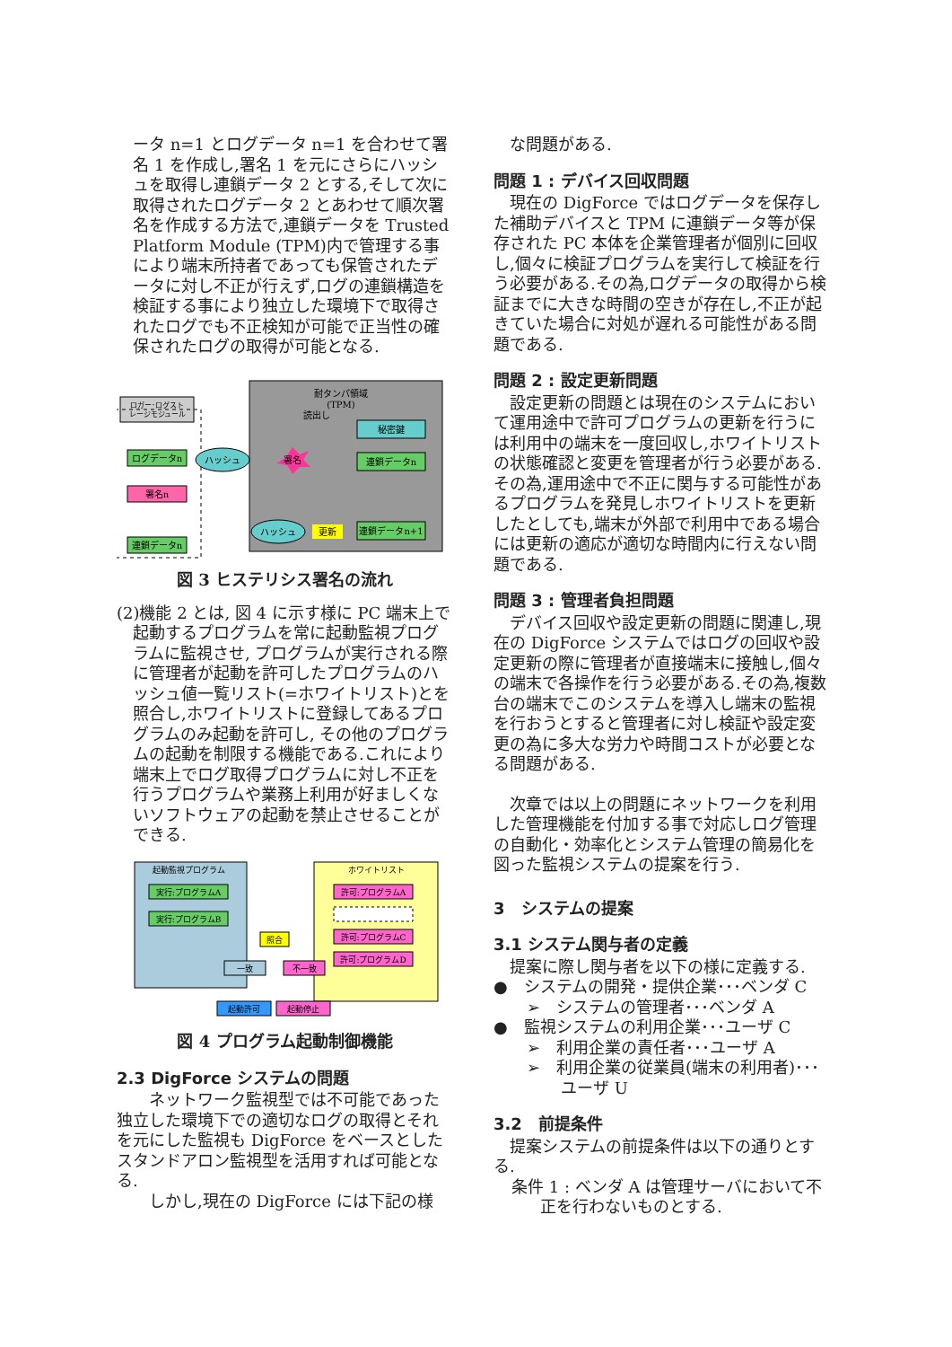ータ n=1 とログデータ n=1 を合わせて署名 1 を作成し,署名 1 を元にさらにハッシュを取得し連鎖データ 2 とする,そして次に取得されたログデータ 2 とあわせて順次署名を作成する方法で,連鎖データを Trusted Platform Module (TPM)内で管理する事により端末所持者であっても保管されたデータに対し不正が行えず,ログの連鎖構造を検証する事により独立した環境下で取得されたログでも不正検知が可能で正当性の確保されたログの取得が可能となる.
耐タンパ領域
(TPM)
読出し
秘密鍵
ロガー･ログスト
レージモジュール
ログデータn
ハッシュ
署名
署名n
連鎖データn
ハッシュ
更新
連鎖データn+1
連鎖データn
図 3 ヒステリシス署名の流れ
(2)機能 2 とは, 図 4 に示す様に PC 端末上で起動するプログラムを常に起動監視プログラムに監視させ, プログラムが実行される際に管理者が起動を許可したプログラムのハッシュ値一覧リスト(=ホワイトリスト)とを照合し,ホワイトリストに登録してあるプログラムのみ起動を許可し, その他のプログラムの起動を制限する機能である.これにより端末上でログ取得プログラムに対し不正を行うプログラムや業務上利用が好ましくないソフトウェアの起動を禁止させることができる.
起動監視プログラム
実行:プログラムA
実行:プログラムB
ホワイトリスト
許可:プログラムA
許可:プログラムC
許可:プログラムD
照合
一致
不一致
起動許可
起動停止
図 4 プログラム起動制御機能
2.3 DigForce システムの問題
ネットワーク監視型では不可能であった独立した環境下での適切なログの取得とそれを元にした監視も DigForce をベースとしたスタンドアロン監視型を活用すれば可能となる.
しかし,現在の DigForce には下記の様
な問題がある.
問題 1 : デバイス回収問題
現在の DigForce ではログデータを保存した補助デバイスと TPM に連鎖データ等が保存された PC 本体を企業管理者が個別に回収し,個々に検証プログラムを実行して検証を行う必要がある.その為,ログデータの取得から検証までに大きな時間の空きが存在し,不正が起きていた場合に対処が遅れる可能性がある問題である.
問題 2 : 設定更新問題
設定更新の問題とは現在のシステムにおいて運用途中で許可プログラムの更新を行うには利用中の端末を一度回収し,ホワイトリストの状態確認と変更を管理者が行う必要がある.その為,運用途中で不正に関与する可能性があるプログラムを発見しホワイトリストを更新したとしても,端末が外部で利用中である場合には更新の適応が適切な時間内に行えない問題である.
問題 3 : 管理者負担問題
デバイス回収や設定更新の問題に関連し,現在の DigForce システムではログの回収や設定更新の際に管理者が直接端末に接触し,個々の端末で各操作を行う必要がある.その為,複数台の端末でこのシステムを導入し端末の監視を行おうとすると管理者に対し検証や設定変更の為に多大な労力や時間コストが必要となる問題がある.
次章では以上の問題にネットワークを利用した管理機能を付加する事で対応しログ管理の自動化・効率化とシステム管理の簡易化を図った監視システムの提案を行う.
3　システムの提案
3.1 システム関与者の定義
提案に際し関与者を以下の様に定義する.
●　システムの開発・提供企業･･･ベンダ C
➢　システムの管理者･･･ベンダ A
●　監視システムの利用企業･･･ユーザ C
➢　利用企業の責任者･･･ユーザ A
➢　利用企業の従業員(端末の利用者)･･･ユーザ U
3.2　前提条件
提案システムの前提条件は以下の通りとする.
条件 1 : ベンダ A は管理サーバにおいて不正を行わないものとする.